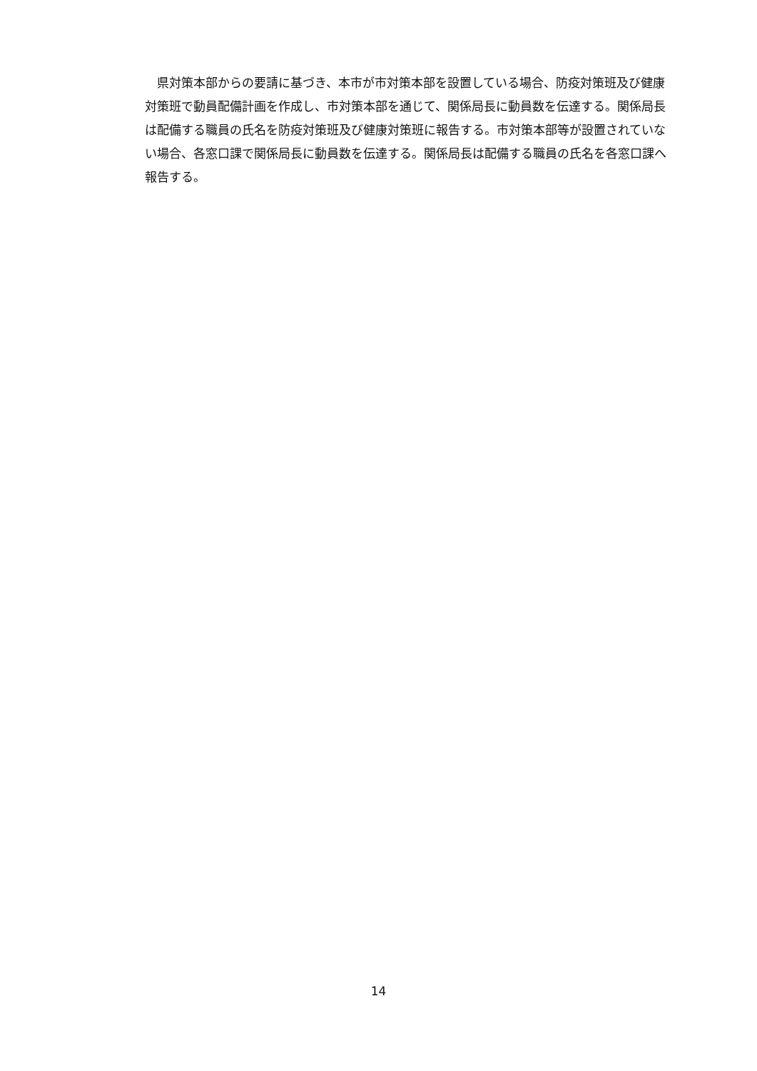県対策本部からの要請に基づき、本市が市対策本部を設置している場合、防疫対策班及び健康対策班で動員配備計画を作成し、市対策本部を通じて、関係局長に動員数を伝達する。関係局長は配備する職員の氏名を防疫対策班及び健康対策班に報告する。市対策本部等が設置されていない場合、各窓口課で関係局長に動員数を伝達する。関係局長は配備する職員の氏名を各窓口課へ報告する。
14